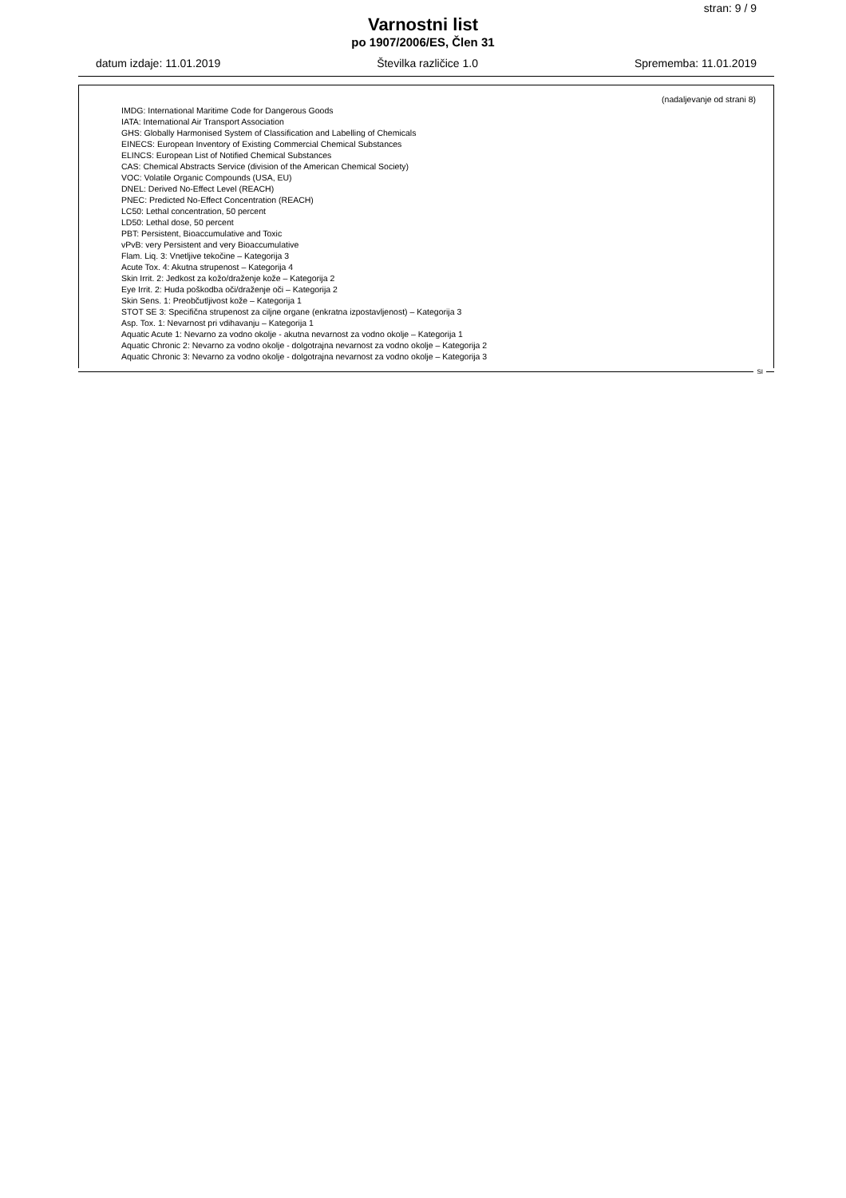stran: 9 / 9
Varnostni list
po 1907/2006/ES, Člen 31
datum izdaje: 11.01.2019 Številka različice 1.0 Sprememba: 11.01.2019
(nadaljevanje od strani 8)
IMDG: International Maritime Code for Dangerous Goods
IATA: International Air Transport Association
GHS: Globally Harmonised System of Classification and Labelling of Chemicals
EINECS: European Inventory of Existing Commercial Chemical Substances
ELINCS: European List of Notified Chemical Substances
CAS: Chemical Abstracts Service (division of the American Chemical Society)
VOC: Volatile Organic Compounds (USA, EU)
DNEL: Derived No-Effect Level (REACH)
PNEC: Predicted No-Effect Concentration (REACH)
LC50: Lethal concentration, 50 percent
LD50: Lethal dose, 50 percent
PBT: Persistent, Bioaccumulative and Toxic
vPvB: very Persistent and very Bioaccumulative
Flam. Liq. 3: Vnetljive tekočine – Kategorija 3
Acute Tox. 4: Akutna strupenost – Kategorija 4
Skin Irrit. 2: Jedkost za kožo/draženje kože – Kategorija 2
Eye Irrit. 2: Huda poškodba oči/draženje oči – Kategorija 2
Skin Sens. 1: Preobčutljivost kože – Kategorija 1
STOT SE 3: Specifična strupenost za ciljne organe (enkratna izpostavljenost) – Kategorija 3
Asp. Tox. 1: Nevarnost pri vdihavanju – Kategorija 1
Aquatic Acute 1: Nevarno za vodno okolje - akutna nevarnost za vodno okolje – Kategorija 1
Aquatic Chronic 2: Nevarno za vodno okolje - dolgotrajna nevarnost za vodno okolje – Kategorija 2
Aquatic Chronic 3: Nevarno za vodno okolje - dolgotrajna nevarnost za vodno okolje – Kategorija 3
SI